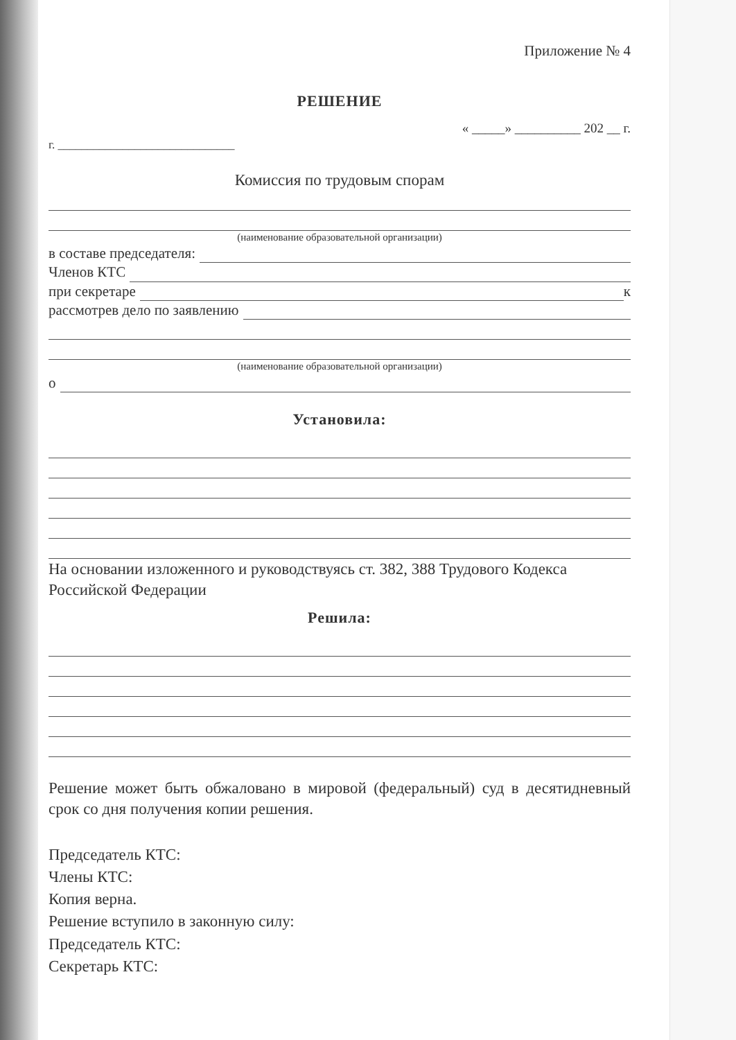Приложение № 4
РЕШЕНИЕ
« _____» __________ 202 __ г.
г. ______________________________
Комиссия по трудовым спорам
(наименование образовательной организации)
в составе председателя:
Членов КТС
при секретаре к
рассмотрев дело по заявлению
(наименование образовательной организации)
о
Установила:
На основании изложенного и руководствуясь ст. 382, 388 Трудового Кодекса Российской Федерации
Решила:
Решение может быть обжаловано в мировой (федеральный) суд в десятидневный срок со дня получения копии решения.
Председатель КТС:
Члены КТС:
Копия верна.
Решение вступило в законную силу:
Председатель КТС:
Секретарь КТС: